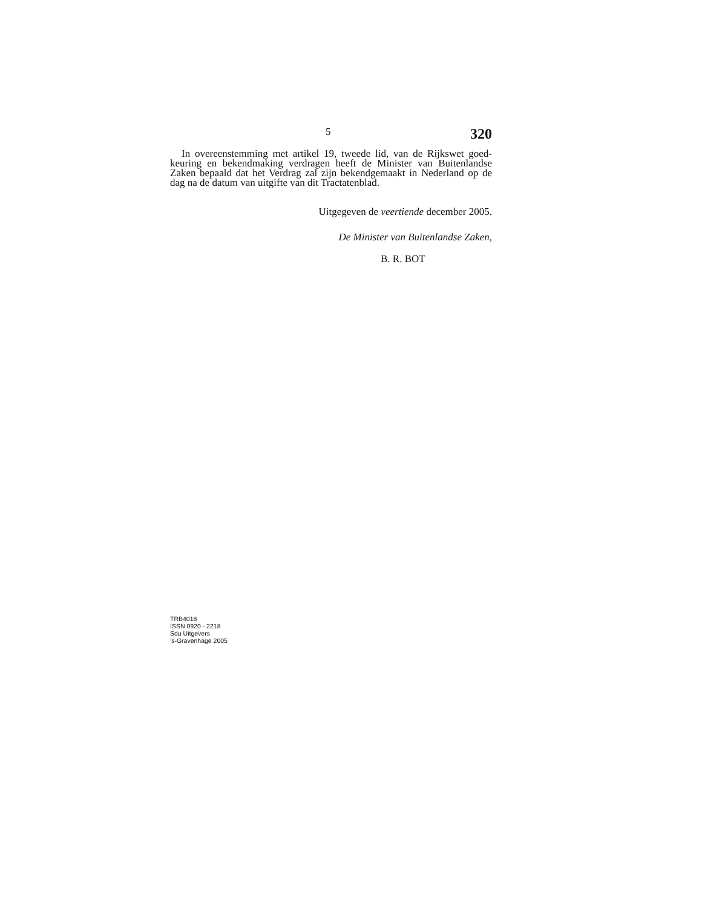5 320
In overeenstemming met artikel 19, tweede lid, van de Rijkswet goed-keuring en bekendmaking verdragen heeft de Minister van Buitenlandse Zaken bepaald dat het Verdrag zal zijn bekendgemaakt in Nederland op de dag na de datum van uitgifte van dit Tractatenblad.
Uitgegeven de veertiende december 2005.
De Minister van Buitenlandse Zaken,
B. R. BOT
TRB4018
ISSN 0920 - 2218
Sdu Uitgevers
’s-Gravenhage 2005